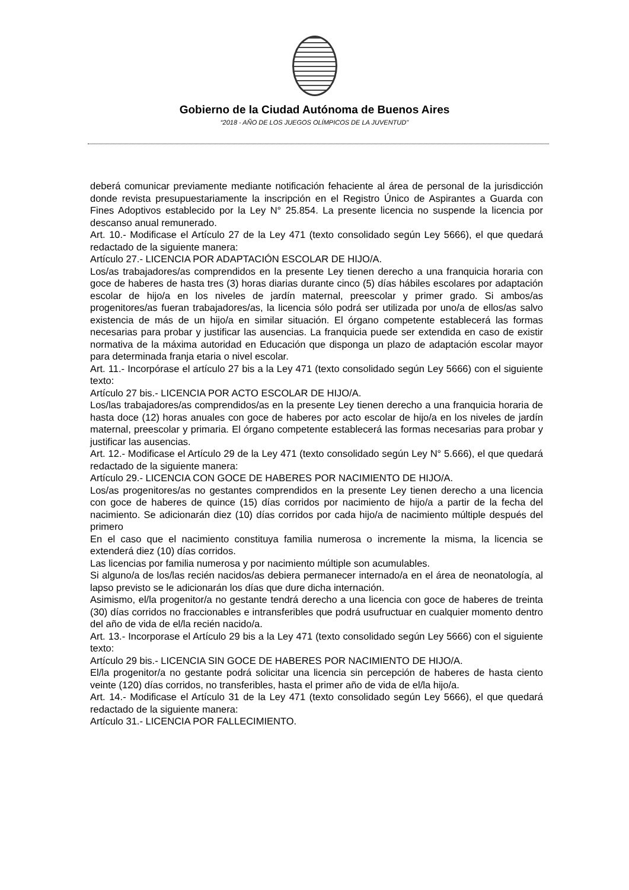Gobierno de la Ciudad Autónoma de Buenos Aires
“2018 - AÑO DE LOS JUEGOS OLÍMPICOS DE LA JUVENTUD"
deberá comunicar previamente mediante notificación fehaciente al área de personal de la jurisdicción donde revista presupuestariamente la inscripción en el Registro Único de Aspirantes a Guarda con Fines Adoptivos establecido por la Ley N° 25.854. La presente licencia no suspende la licencia por descanso anual remunerado.
Art. 10.- Modificase el Artículo 27 de la Ley 471 (texto consolidado según Ley 5666), el que quedará redactado de la siguiente manera:
Artículo 27.- LICENCIA POR ADAPTACIÓN ESCOLAR DE HIJO/A.
Los/as trabajadores/as comprendidos en la presente Ley tienen derecho a una franquicia horaria con goce de haberes de hasta tres (3) horas diarias durante cinco (5) días hábiles escolares por adaptación escolar de hijo/a en los niveles de jardín maternal, preescolar y primer grado. Si ambos/as progenitores/as fueran trabajadores/as, la licencia sólo podrá ser utilizada por uno/a de ellos/as salvo existencia de más de un hijo/a en similar situación. El órgano competente establecerá las formas necesarias para probar y justificar las ausencias. La franquicia puede ser extendida en caso de existir normativa de la máxima autoridad en Educación que disponga un plazo de adaptación escolar mayor para determinada franja etaria o nivel escolar.
Art. 11.- Incorpórase el artículo 27 bis a la Ley 471 (texto consolidado según Ley 5666) con el siguiente texto:
Artículo 27 bis.- LICENCIA POR ACTO ESCOLAR DE HIJO/A.
Los/las trabajadores/as comprendidos/as en la presente Ley tienen derecho a una franquicia horaria de hasta doce (12) horas anuales con goce de haberes por acto escolar de hijo/a en los niveles de jardín maternal, preescolar y primaria. El órgano competente establecerá las formas necesarias para probar y justificar las ausencias.
Art. 12.- Modificase el Artículo 29 de la Ley 471 (texto consolidado según Ley N° 5.666), el que quedará redactado de la siguiente manera:
Artículo 29.- LICENCIA CON GOCE DE HABERES POR NACIMIENTO DE HIJO/A.
Los/as progenitores/as no gestantes comprendidos en la presente Ley tienen derecho a una licencia con goce de haberes de quince (15) días corridos por nacimiento de hijo/a a partir de la fecha del nacimiento. Se adicionarán diez (10) días corridos por cada hijo/a de nacimiento múltiple después del primero
En el caso que el nacimiento constituya familia numerosa o incremente la misma, la licencia se extenderá diez (10) días corridos.
Las licencias por familia numerosa y por nacimiento múltiple son acumulables.
Si alguno/a de los/las recién nacidos/as debiera permanecer internado/a en el área de neonatología, al lapso previsto se le adicionarán los días que dure dicha internación.
Asimismo, el/la progenitor/a no gestante tendrá derecho a una licencia con goce de haberes de treinta (30) días corridos no fraccionables e intransferibles que podrá usufructuar en cualquier momento dentro del año de vida de el/la recién nacido/a.
Art. 13.- Incorporase el Artículo 29 bis a la Ley 471 (texto consolidado según Ley 5666) con el siguiente texto:
Artículo 29 bis.- LICENCIA SIN GOCE DE HABERES POR NACIMIENTO DE HIJO/A.
El/la progenitor/a no gestante podrá solicitar una licencia sin percepción de haberes de hasta ciento veinte (120) días corridos, no transferibles, hasta el primer año de vida de el/la hijo/a.
Art. 14.- Modificase el Artículo 31 de la Ley 471 (texto consolidado según Ley 5666), el que quedará redactado de la siguiente manera:
Artículo 31.- LICENCIA POR FALLECIMIENTO.